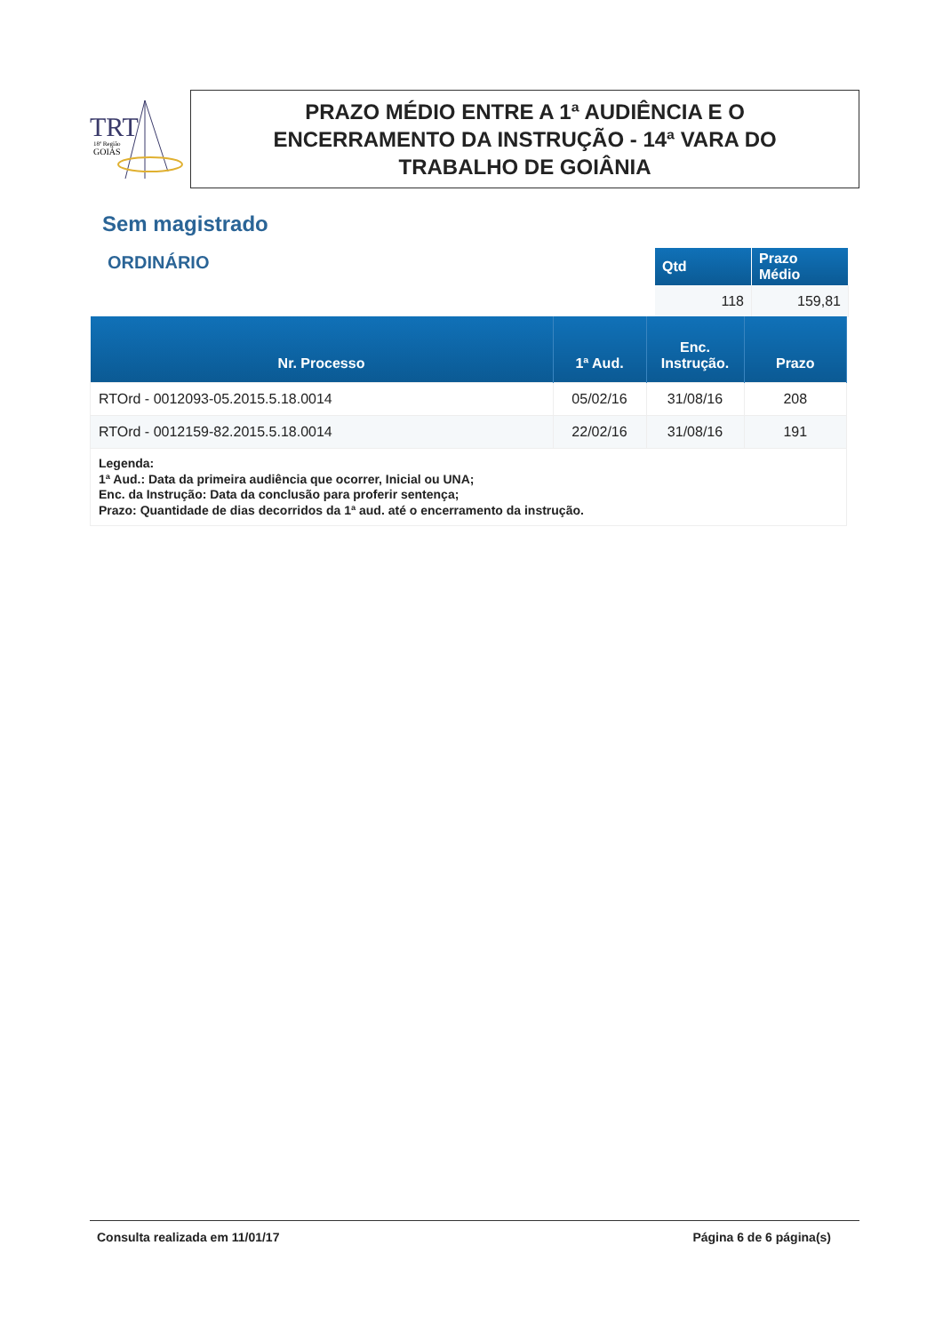TRT
18ª Região
GOIÁS
PRAZO MÉDIO ENTRE A 1ª AUDIÊNCIA E O
ENCERRAMENTO DA INSTRUÇÃO - 14ª VARA DO
TRABALHO DE GOIÂNIA
Sem magistrado
ORDINÁRIO
| Qtd | Prazo Médio |
| --- | --- |
| 118 | 159,81 |
| Nr. Processo | 1ª Aud. | Enc. Instrução. | Prazo |
| --- | --- | --- | --- |
| RTOrd - 0012093-05.2015.5.18.0014 | 05/02/16 | 31/08/16 | 208 |
| RTOrd - 0012159-82.2015.5.18.0014 | 22/02/16 | 31/08/16 | 191 |
| Legenda: 1ª Aud.: Data da primeira audiência que ocorrer, Inicial ou UNA; Enc. da Instrução: Data da conclusão para proferir sentença; Prazo: Quantidade de dias decorridos da 1ª aud. até o encerramento da instrução. | | | |
Consulta realizada em 11/01/17 Página 6 de 6 página(s)